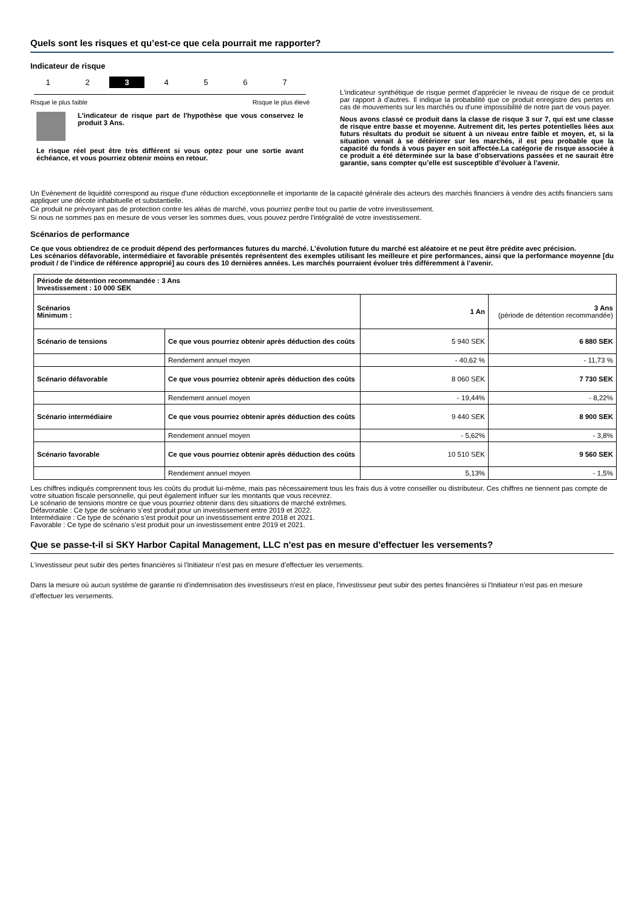Quels sont les risques et qu’est-ce que cela pourrait me rapporter?
Indicateur de risque
1 2 3 4 5 6 7
Risque le plus faible Risque le plus élevé
L'indicateur de risque part de l'hypothèse que vous conservez le produit 3 Ans.
Le risque réel peut être très différent si vous optez pour une sortie avant échéance, et vous pourriez obtenir moins en retour.
L'indicateur synthétique de risque permet d'apprécier le niveau de risque de ce produit par rapport à d'autres. Il indique la probabilité que ce produit enregistre des pertes en cas de mouvements sur les marchés ou d'une impossibilité de notre part de vous payer.
Nous avons classé ce produit dans la classe de risque 3 sur 7, qui est une classe de risque entre basse et moyenne. Autrement dit, les pertes potentielles liées aux futurs résultats du produit se situent à un niveau entre faible et moyen, et, si la situation venait à se détériorer sur les marchés, il est peu probable que la capacité du fonds à vous payer en soit affectée.La catégorie de risque associée à ce produit a été déterminée sur la base d’observations passées et ne saurait être garantie, sans compter qu’elle est susceptible d’évoluer à l’avenir.
Un Evénement de liquidité correspond au risque d'une réduction exceptionnelle et importante de la capacité générale des acteurs des marchés financiers à vendre des actifs financiers sans appliquer une décote inhabituelle et substantielle.
Ce produit ne prévoyant pas de protection contre les aléas de marché, vous pourriez perdre tout ou partie de votre investissement.
Si nous ne sommes pas en mesure de vous verser les sommes dues, vous pouvez perdre l'intégralité de votre investissement.
Scénarios de performance
Ce que vous obtiendrez de ce produit dépend des performances futures du marché. L’évolution future du marché est aléatoire et ne peut être prédite avec précision.
Les scénarios défavorable, intermédiaire et favorable présentés représentent des exemples utilisant les meilleure et pire performances, ainsi que la performance moyenne [du produit / de l’indice de référence approprié] au cours des 10 dernières années. Les marchés pourraient évoluer très différemment à l’avenir.
| Période de détention recommandée : 3 Ans Investissement : 10 000 SEK | | | |
| --- | --- | --- | --- |
| Scénarios Minimum : | | 1 An | 3 Ans (période de détention recommandée) |
| Scénario de tensions | Ce que vous pourriez obtenir après déduction des coûts | 5 940 SEK | 6 880 SEK |
| | Rendement annuel moyen | - 40,62 % | - 11,73 % |
| Scénario défavorable | Ce que vous pourriez obtenir après déduction des coûts | 8 060 SEK | 7 730 SEK |
| | Rendement annuel moyen | - 19,44% | - 8,22% |
| Scénario intermédiaire | Ce que vous pourriez obtenir après déduction des coûts | 9 440 SEK | 8 900 SEK |
| | Rendement annuel moyen | - 5,62% | - 3,8% |
| Scénario favorable | Ce que vous pourriez obtenir après déduction des coûts | 10 510 SEK | 9 560 SEK |
| | Rendement annuel moyen | 5,13% | - 1,5% |
Les chiffres indiqués comprennent tous les coûts du produit lui-même, mais pas nécessairement tous les frais dus à votre conseiller ou distributeur. Ces chiffres ne tiennent pas compte de votre situation fiscale personnelle, qui peut également influer sur les montants que vous recevrez.
Le scénario de tensions montre ce que vous pourriez obtenir dans des situations de marché extrêmes.
Défavorable : Ce type de scénario s’est produit pour un investissement entre 2019 et 2022.
Intermédiaire : Ce type de scénario s’est produit pour un investissement entre 2018 et 2021.
Favorable : Ce type de scénario s’est produit pour un investissement entre 2019 et 2021.
Que se passe-t-il si SKY Harbor Capital Management, LLC n'est pas en mesure d'effectuer les versements?
L'investisseur peut subir des pertes financières si l'Initiateur n’est pas en mesure d’effectuer les versements.
Dans la mesure où aucun système de garantie ni d’indemnisation des investisseurs n'est en place, l'investisseur peut subir des pertes financières si l'Initiateur n’est pas en mesure d’effectuer les versements.